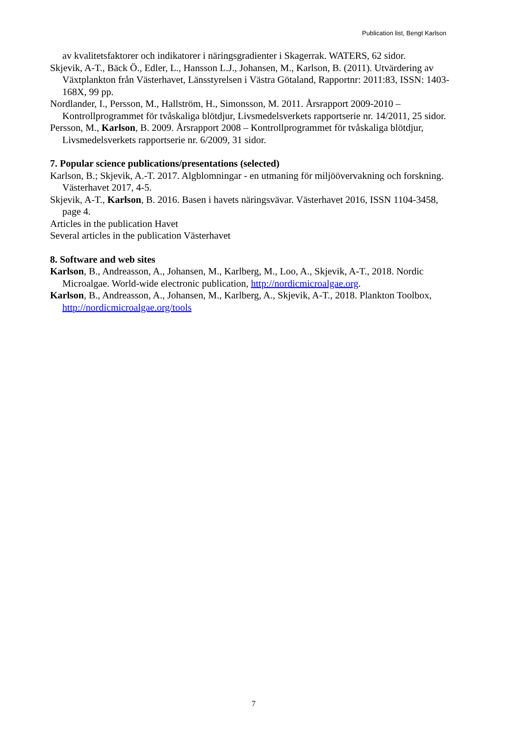Publication list, Bengt Karlson
av kvalitetsfaktorer och indikatorer i näringsgradienter i Skagerrak. WATERS, 62 sidor.
Skjevik, A-T., Bäck Ö., Edler, L., Hansson L.J., Johansen, M., Karlson, B. (2011). Utvärdering av Växtplankton från Västerhavet, Länsstyrelsen i Västra Götaland, Rapportnr: 2011:83, ISSN: 1403-168X, 99 pp.
Nordlander, I., Persson, M., Hallström, H., Simonsson, M. 2011. Årsrapport 2009-2010 – Kontrollprogrammet för tvåskaliga blötdjur, Livsmedelsverkets rapportserie nr. 14/2011, 25 sidor.
Persson, M., Karlson, B. 2009. Årsrapport 2008 – Kontrollprogrammet för tvåskaliga blötdjur, Livsmedelsverkets rapportserie nr. 6/2009, 31 sidor.
7. Popular science publications/presentations (selected)
Karlson, B.; Skjevik, A.-T. 2017. Algblomningar - en utmaning för miljöövervakning och forskning. Västerhavet 2017, 4-5.
Skjevik, A-T., Karlson, B. 2016. Basen i havets näringsvävar. Västerhavet 2016, ISSN 1104-3458, page 4.
Articles in the publication Havet
Several articles in the publication Västerhavet
8. Software and web sites
Karlson, B., Andreasson, A., Johansen, M., Karlberg, M., Loo, A., Skjevik, A-T., 2018. Nordic Microalgae. World-wide electronic publication, http://nordicmicroalgae.org.
Karlson, B., Andreasson, A., Johansen, M., Karlberg, A., Skjevik, A-T., 2018. Plankton Toolbox, http://nordicmicroalgae.org/tools
7